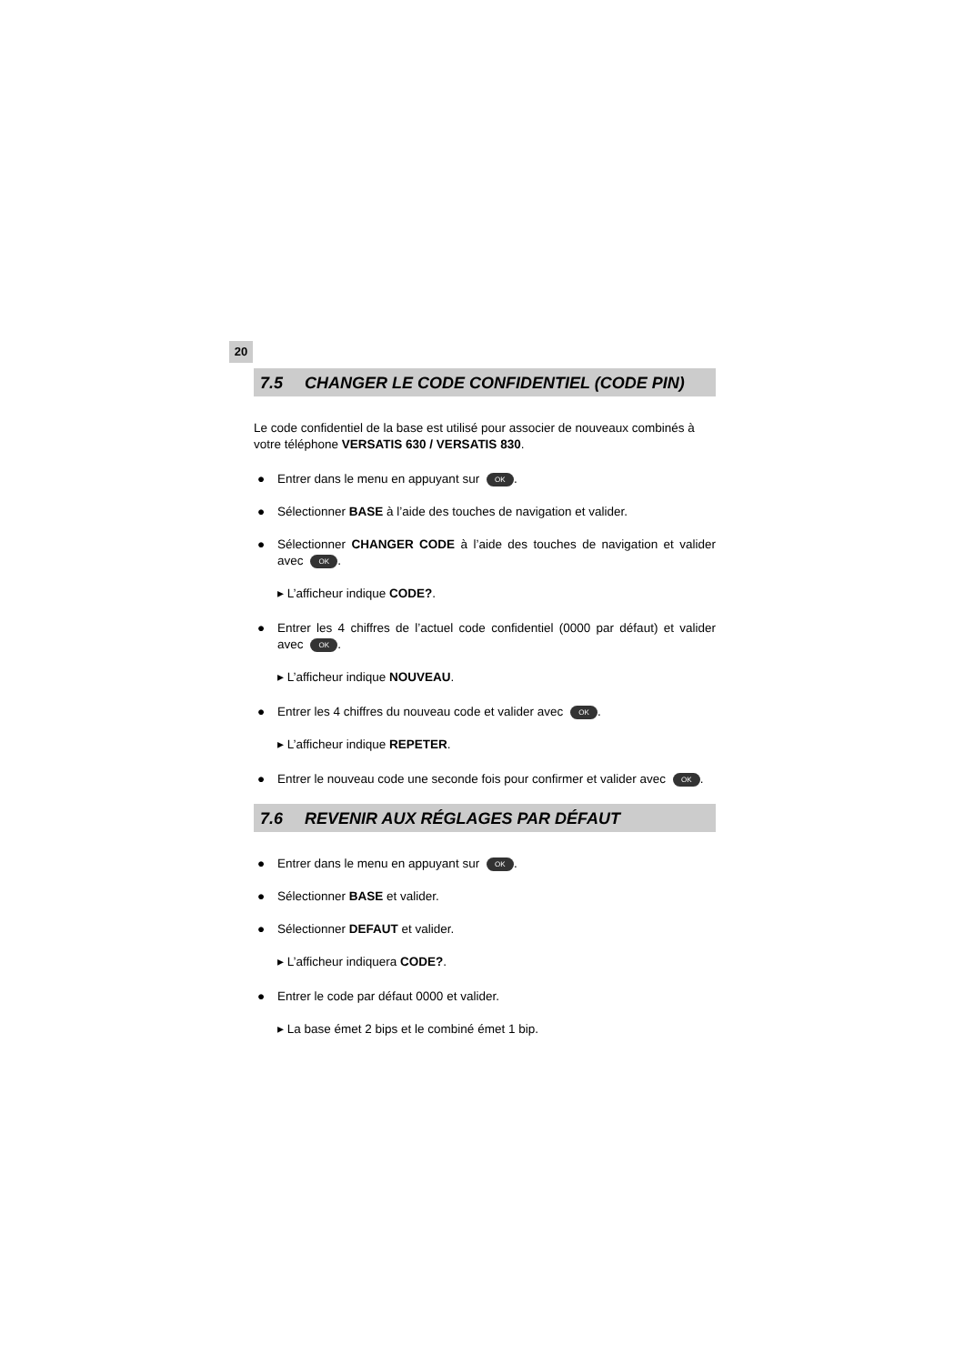20
7.5 CHANGER LE CODE CONFIDENTIEL (CODE PIN)
Le code confidentiel de la base est utilisé pour associer de nouveaux combinés à votre téléphone VERSATIS 630 / VERSATIS 830.
● Entrer dans le menu en appuyant sur OK.
● Sélectionner BASE à l’aide des touches de navigation et valider.
● Sélectionner CHANGER CODE à l’aide des touches de navigation et valider avec OK.
▸ L’afficheur indique CODE?.
● Entrer les 4 chiffres de l’actuel code confidentiel (0000 par défaut) et valider avec OK.
▸ L’afficheur indique NOUVEAU.
● Entrer les 4 chiffres du nouveau code et valider avec OK.
▸ L’afficheur indique REPETER.
● Entrer le nouveau code une seconde fois pour confirmer et valider avec OK.
7.6 REVENIR AUX RÉGLAGES PAR DÉFAUT
● Entrer dans le menu en appuyant sur OK.
● Sélectionner BASE et valider.
● Sélectionner DEFAUT et valider.
▸ L’afficheur indiquera CODE?.
● Entrer le code par défaut 0000 et valider.
▸ La base émet 2 bips et le combiné émet 1 bip.